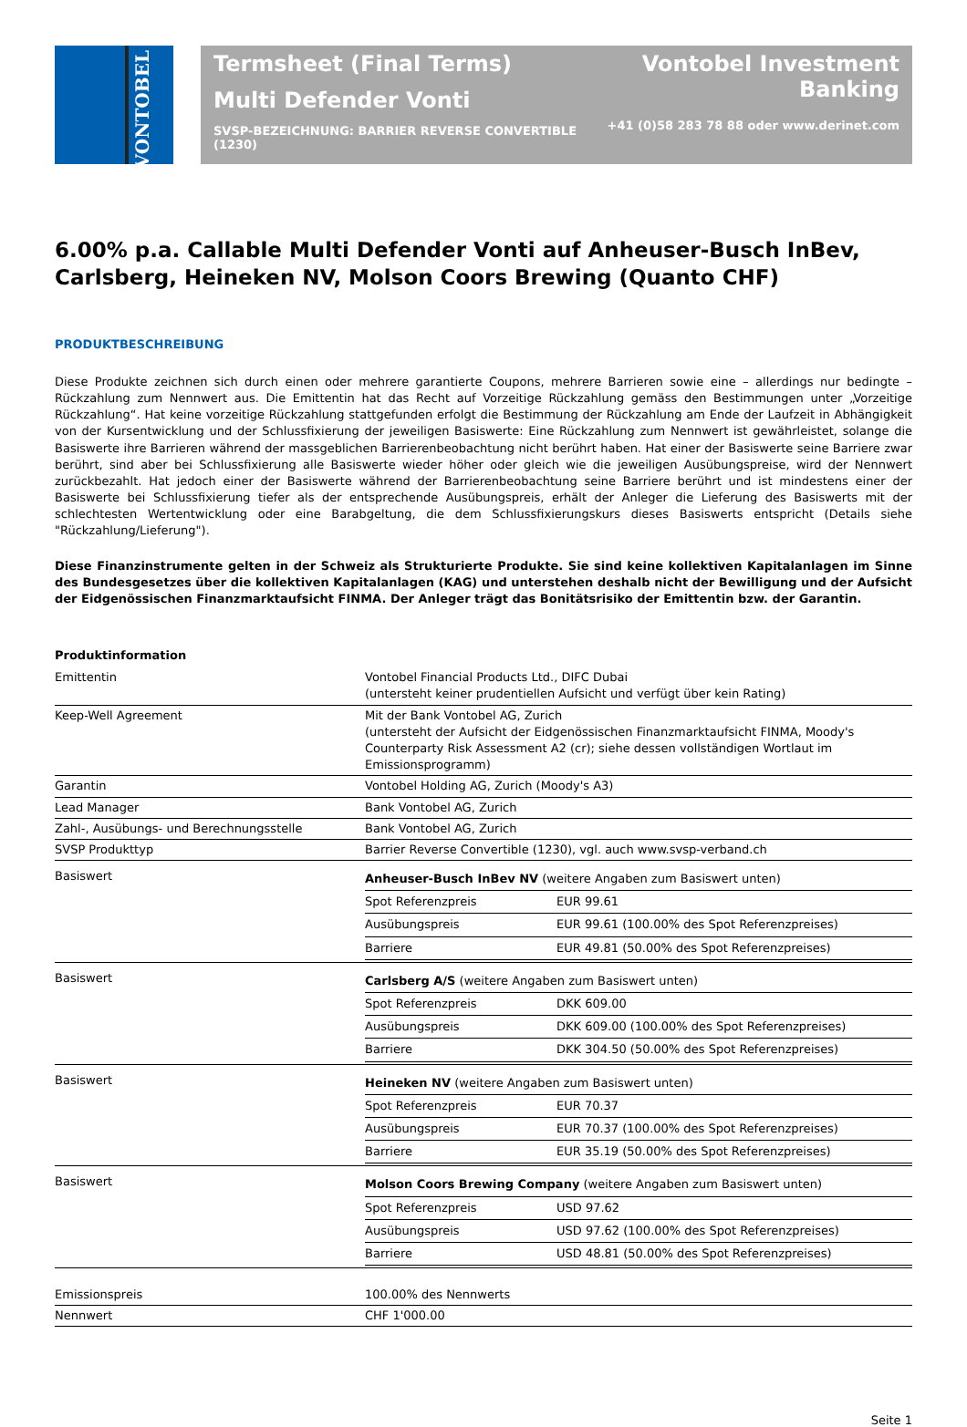VONTOBEL
Termsheet (Final Terms)
Multi Defender Vonti
SVSP-BEZEICHNUNG: BARRIER REVERSE CONVERTIBLE (1230)
Vontobel Investment Banking
+41 (0)58 283 78 88 oder www.derinet.com
6.00% p.a. Callable Multi Defender Vonti auf Anheuser-Busch InBev, Carlsberg, Heineken NV, Molson Coors Brewing (Quanto CHF)
PRODUKTBESCHREIBUNG
Diese Produkte zeichnen sich durch einen oder mehrere garantierte Coupons, mehrere Barrieren sowie eine – allerdings nur bedingte – Rückzahlung zum Nennwert aus. Die Emittentin hat das Recht auf Vorzeitige Rückzahlung gemäss den Bestimmungen unter „Vorzeitige Rückzahlung“. Hat keine vorzeitige Rückzahlung stattgefunden erfolgt die Bestimmung der Rückzahlung am Ende der Laufzeit in Abhängigkeit von der Kursentwicklung und der Schlussfixierung der jeweiligen Basiswerte: Eine Rückzahlung zum Nennwert ist gewährleistet, solange die Basiswerte ihre Barrieren während der massgeblichen Barrierenbeobachtung nicht berührt haben. Hat einer der Basiswerte seine Barriere zwar berührt, sind aber bei Schlussfixierung alle Basiswerte wieder höher oder gleich wie die jeweiligen Ausübungspreise, wird der Nennwert zurückbezahlt. Hat jedoch einer der Basiswerte während der Barrierenbeobachtung seine Barriere berührt und ist mindestens einer der Basiswerte bei Schlussfixierung tiefer als der entsprechende Ausübungspreis, erhält der Anleger die Lieferung des Basiswerts mit der schlechtesten Wertentwicklung oder eine Barabgeltung, die dem Schlussfixierungskurs dieses Basiswerts entspricht (Details siehe "Rückzahlung/Lieferung").
Diese Finanzinstrumente gelten in der Schweiz als Strukturierte Produkte. Sie sind keine kollektiven Kapitalanlagen im Sinne des Bundesgesetzes über die kollektiven Kapitalanlagen (KAG) und unterstehen deshalb nicht der Bewilligung und der Aufsicht der Eidgenössischen Finanzmarktaufsicht FINMA. Der Anleger trägt das Bonitätsrisiko der Emittentin bzw. der Garantin.
Produktinformation
| Emittentin | Vontobel Financial Products Ltd., DIFC Dubai (untersteht keiner prudentiellen Aufsicht und verfügt über kein Rating) |
| Keep-Well Agreement | Mit der Bank Vontobel AG, Zurich (untersteht der Aufsicht der Eidgenössischen Finanzmarktaufsicht FINMA, Moody's Counterparty Risk Assessment A2 (cr); siehe dessen vollständigen Wortlaut im Emissionsprogramm) |
| Garantin | Vontobel Holding AG, Zurich (Moody's A3) |
| Lead Manager | Bank Vontobel AG, Zurich |
| Zahl-, Ausübungs- und Berechnungsstelle | Bank Vontobel AG, Zurich |
| SVSP Produkttyp | Barrier Reverse Convertible (1230), vgl. auch www.svsp-verband.ch |
| Basiswert | / Anheuser-Busch InBev NV (weitere Angaben zum Basiswert unten) / / / Spot Referenzpreis / EUR 99.61 / / Ausübungspreis / EUR 99.61 (100.00% des Spot Referenzpreises) / / Barriere / EUR 49.81 (50.00% des Spot Referenzpreises) / |
| Basiswert | / Carlsberg A/S (weitere Angaben zum Basiswert unten) / / / Spot Referenzpreis / DKK 609.00 / / Ausübungspreis / DKK 609.00 (100.00% des Spot Referenzpreises) / / Barriere / DKK 304.50 (50.00% des Spot Referenzpreises) / |
| Basiswert | / Heineken NV (weitere Angaben zum Basiswert unten) / / / Spot Referenzpreis / EUR 70.37 / / Ausübungspreis / EUR 70.37 (100.00% des Spot Referenzpreises) / / Barriere / EUR 35.19 (50.00% des Spot Referenzpreises) / |
| Basiswert | / Molson Coors Brewing Company (weitere Angaben zum Basiswert unten) / / / Spot Referenzpreis / USD 97.62 / / Ausübungspreis / USD 97.62 (100.00% des Spot Referenzpreises) / / Barriere / USD 48.81 (50.00% des Spot Referenzpreises) / |
| Emissionspreis | 100.00% des Nennwerts |
| Nennwert | CHF 1'000.00 |
Seite 1